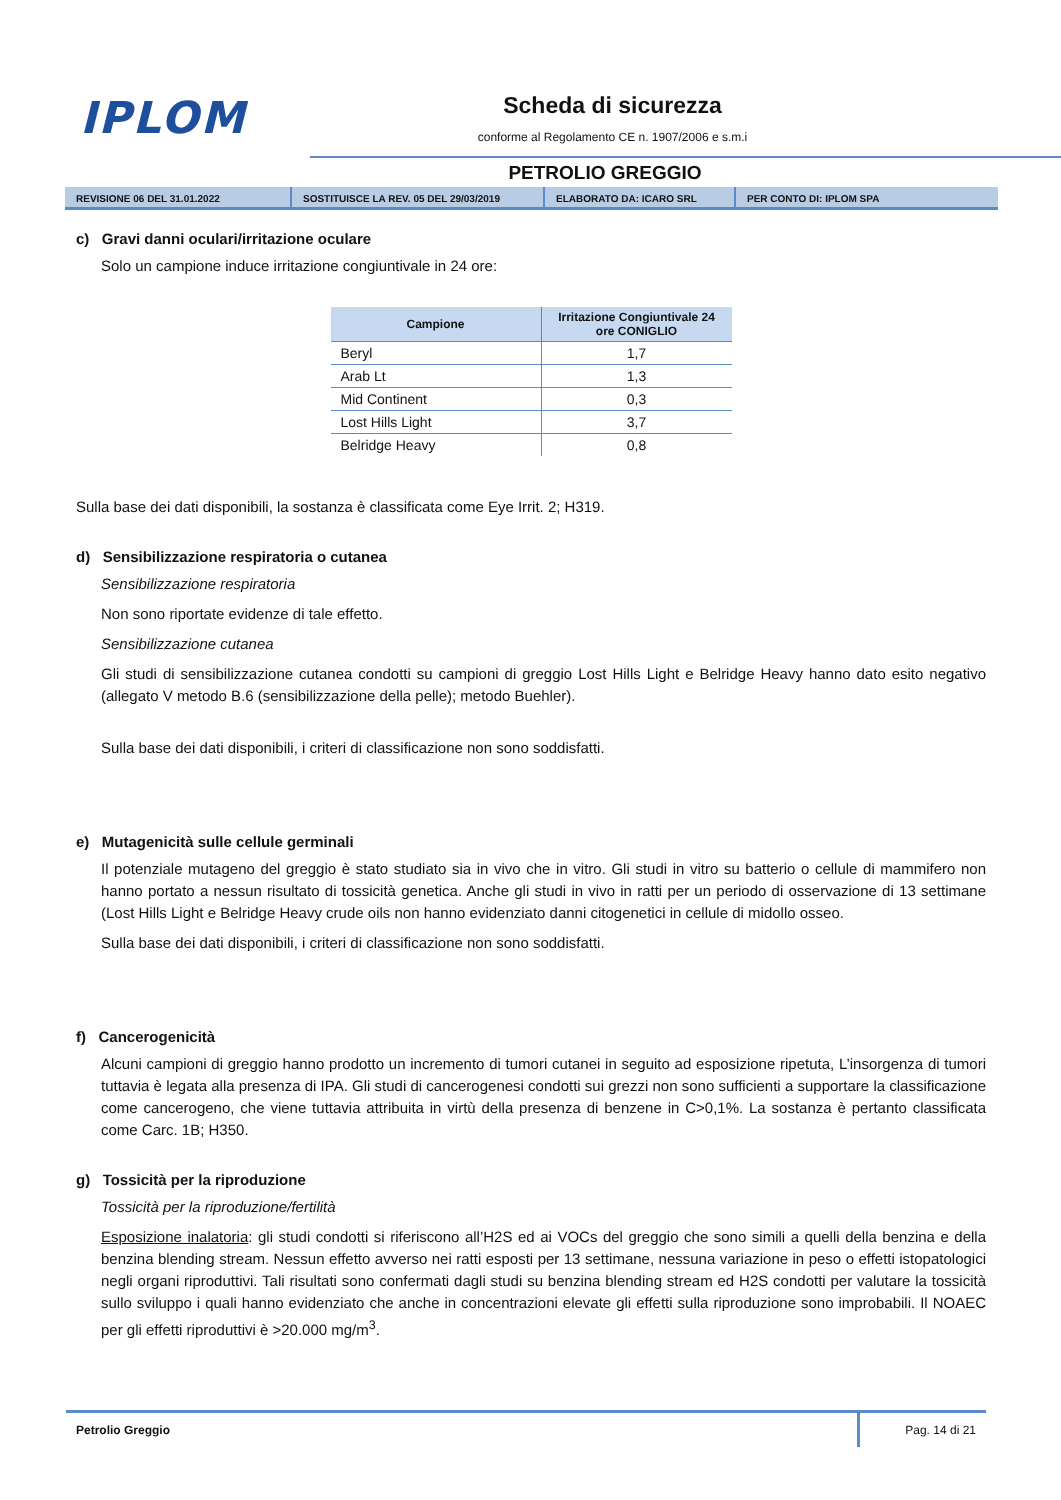IPLOM Scheda di sicurezza
conforme al Regolamento CE n. 1907/2006 e s.m.i
PETROLIO GREGGIO
REVISIONE 06 DEL 31.01.2022 SOSTITUISCE LA REV. 05 DEL 29/03/2019 ELABORATO DA: ICARO SRL PER CONTO DI: IPLOM SPA
c) Gravi danni oculari/irritazione oculare
Solo un campione induce irritazione congiuntivale in 24 ore:
| Campione | Irritazione Congiuntivale 24 ore CONIGLIO |
| --- | --- |
| Beryl | 1,7 |
| Arab Lt | 1,3 |
| Mid Continent | 0,3 |
| Lost Hills Light | 3,7 |
| Belridge Heavy | 0,8 |
Sulla base dei dati disponibili, la sostanza è classificata come Eye Irrit. 2; H319.
d) Sensibilizzazione respiratoria o cutanea
Sensibilizzazione respiratoria
Non sono riportate evidenze di tale effetto.
Sensibilizzazione cutanea
Gli studi di sensibilizzazione cutanea condotti su campioni di greggio Lost Hills Light e Belridge Heavy hanno dato esito negativo (allegato V metodo B.6 (sensibilizzazione della pelle); metodo Buehler).
Sulla base dei dati disponibili, i criteri di classificazione non sono soddisfatti.
e) Mutagenicità sulle cellule germinali
Il potenziale mutageno del greggio è stato studiato sia in vivo che in vitro. Gli studi in vitro su batterio o cellule di mammifero non hanno portato a nessun risultato di tossicità genetica. Anche gli studi in vivo in ratti per un periodo di osservazione di 13 settimane (Lost Hills Light e Belridge Heavy crude oils non hanno evidenziato danni citogenetici in cellule di midollo osseo.
Sulla base dei dati disponibili, i criteri di classificazione non sono soddisfatti.
f) Cancerogenicità
Alcuni campioni di greggio hanno prodotto un incremento di tumori cutanei in seguito ad esposizione ripetuta, L’insorgenza di tumori tuttavia è legata alla presenza di IPA. Gli studi di cancerogenesi condotti sui grezzi non sono sufficienti a supportare la classificazione come cancerogeno, che viene tuttavia attribuita in virtù della presenza di benzene in C>0,1%. La sostanza è pertanto classificata come Carc. 1B; H350.
g) Tossicità per la riproduzione
Tossicità per la riproduzione/fertilità
Esposizione inalatoria: gli studi condotti si riferiscono all’H2S ed ai VOCs del greggio che sono simili a quelli della benzina e della benzina blending stream. Nessun effetto avverso nei ratti esposti per 13 settimane, nessuna variazione in peso o effetti istopatologici negli organi riproduttivi. Tali risultati sono confermati dagli studi su benzina blending stream ed H2S condotti per valutare la tossicità sullo sviluppo i quali hanno evidenziato che anche in concentrazioni elevate gli effetti sulla riproduzione sono improbabili. Il NOAEC per gli effetti riproduttivi è >20.000 mg/m<sup>3</sup>.
Petrolio Greggio Pag. 14 di 21